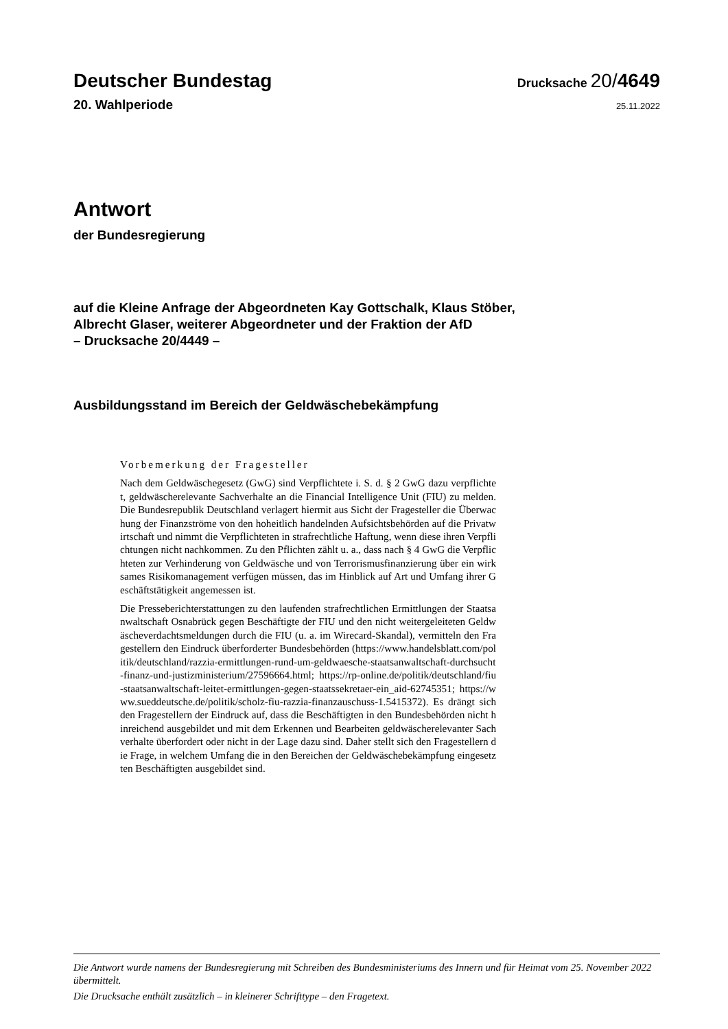Deutscher Bundestag
Drucksache 20/4649
20. Wahlperiode
25.11.2022
Antwort
der Bundesregierung
auf die Kleine Anfrage der Abgeordneten Kay Gottschalk, Klaus Stöber,
Albrecht Glaser, weiterer Abgeordneter und der Fraktion der AfD
– Drucksache 20/4449 –
Ausbildungsstand im Bereich der Geldwäschebekämpfung
Vorbemerkung der Fragesteller
Nach dem Geldwäschegesetz (GwG) sind Verpflichtete i. S. d. § 2 GwG dazu verpflichtet, geldwäscherelevante Sachverhalte an die Financial Intelligence Unit (FIU) zu melden. Die Bundesrepublik Deutschland verlagert hiermit aus Sicht der Fragesteller die Überwachung der Finanzströme von den hoheitlich handelnden Aufsichtsbehörden auf die Privatwirtschaft und nimmt die Verpflichteten in strafrechtliche Haftung, wenn diese ihren Verpflichtungen nicht nachkommen. Zu den Pflichten zählt u. a., dass nach § 4 GwG die Verpflichteten zur Verhinderung von Geldwäsche und von Terrorismusfinanzierung über ein wirksames Risikomanagement verfügen müssen, das im Hinblick auf Art und Umfang ihrer Geschäftstätigkeit angemessen ist.
Die Presseberichterstattungen zu den laufenden strafrechtlichen Ermittlungen der Staatsanwaltschaft Osnabrück gegen Beschäftigte der FIU und den nicht weitergeleiteten Geldwäscheverdachtsmeldungen durch die FIU (u. a. im Wirecard-Skandal), vermitteln den Fragestellern den Eindruck überforderter Bundesbehörden (https://www.handelsblatt.com/politik/deutschland/razzia-ermittlungen-rund-um-geldwaesche-staatsanwaltschaft-durchsucht-finanz-und-justizministerium/27596664.html; https://rp-online.de/politik/deutschland/fiu-staatsanwaltschaft-leitet-ermittlungen-gegen-staatssekretaer-ein_aid-62745351; https://www.sueddeutsche.de/politik/scholz-fiu-razzia-finanzauschuss-1.5415372). Es drängt sich den Fragestellern der Eindruck auf, dass die Beschäftigten in den Bundesbehörden nicht hinreichend ausgebildet und mit dem Erkennen und Bearbeiten geldwäscherelevanter Sachverhalte überfordert oder nicht in der Lage dazu sind. Daher stellt sich den Fragestellern die Frage, in welchem Umfang die in den Bereichen der Geldwäschebekämpfung eingesetzten Beschäftigten ausgebildet sind.
Die Antwort wurde namens der Bundesregierung mit Schreiben des Bundesministeriums des Innern und für Heimat vom 25. November 2022 übermittelt.
Die Drucksache enthält zusätzlich – in kleinerer Schrifttype – den Fragetext.